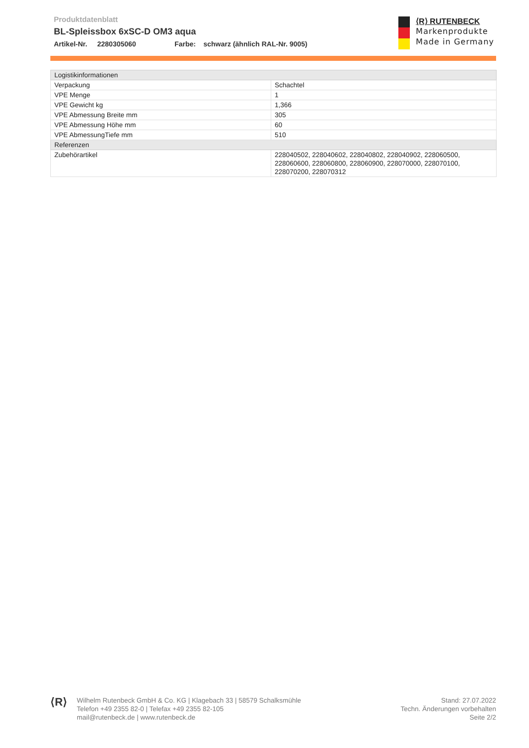Produktdatenblatt
BL-Spleissbox 6xSC-D OM3 aqua
Artikel-Nr. 2280305060 Farbe: schwarz (ähnlich RAL-Nr. 9005)
⟨R⟩ RUTENBECK
Markenprodukte
Made in Germany
| Logistikinformationen | |
| --- | --- |
| Verpackung | Schachtel |
| VPE Menge | 1 |
| VPE Gewicht kg | 1,366 |
| VPE Abmessung Breite mm | 305 |
| VPE Abmessung Höhe mm | 60 |
| VPE AbmessungTiefe mm | 510 |
| Referenzen | |
| Zubehörartikel | 228040502, 228040602, 228040802, 228040902, 228060500, 228060600, 228060800, 228060900, 228070000, 228070100, 228070200, 228070312 |
⟨R⟩
Wilhelm Rutenbeck GmbH & Co. KG | Klagebach 33 | 58579 Schalksmühle
Telefon +49 2355 82-0 | Telefax +49 2355 82-105
mail@rutenbeck.de | www.rutenbeck.de
Stand: 27.07.2022
Techn. Änderungen vorbehalten
Seite 2/2